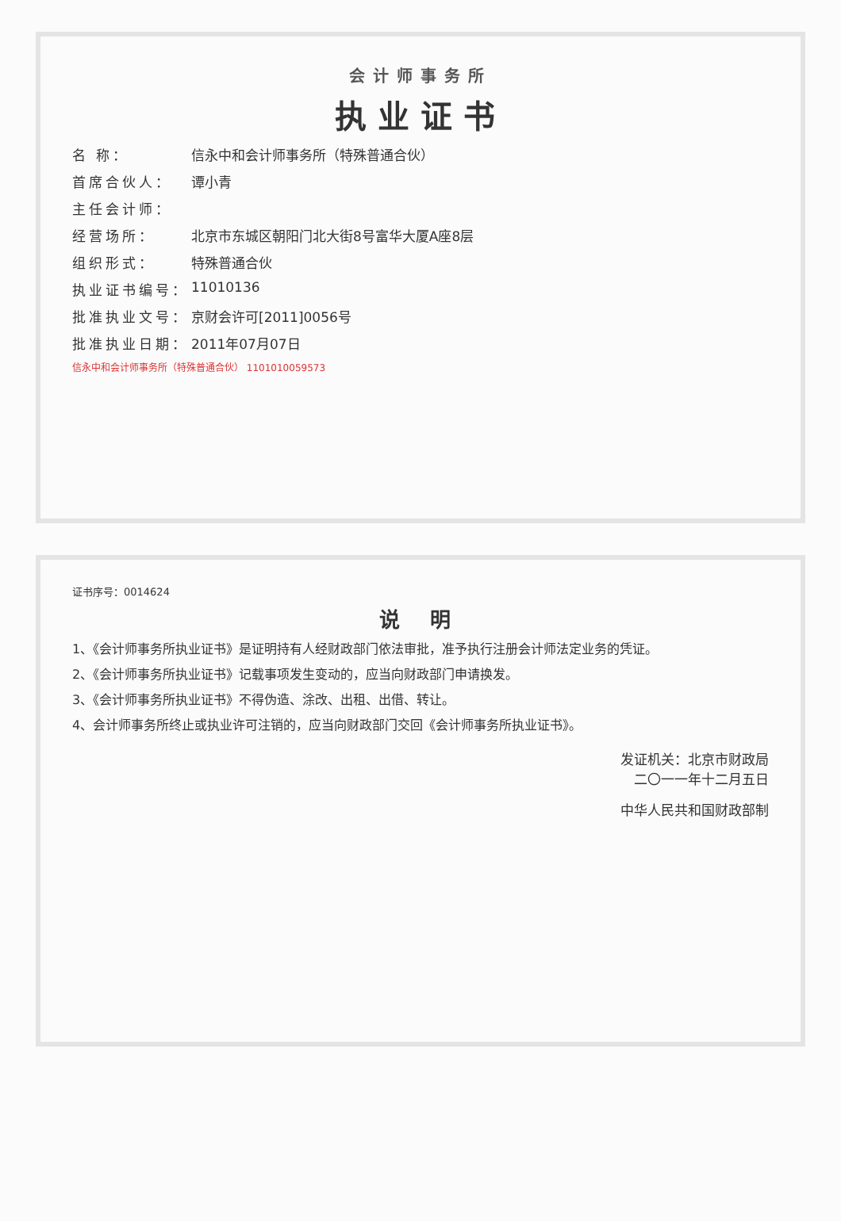会计师事务所
执业证书
名 称： 信永中和会计师事务所（特殊普通合伙）
首席合伙人： 谭小青
主任会计师：
经营场所： 北京市东城区朝阳门北大街8号富华大厦A座8层
组织形式： 特殊普通合伙
执业证书编号： 11010136
批准执业文号： 京财会许可[2011]0056号
批准执业日期： 2011年07月07日
信永中和会计师事务所（特殊普通合伙） 1101010059573
证书序号：0014624
说 明
1、《会计师事务所执业证书》是证明持有人经财政部门依法审批，准予执行注册会计师法定业务的凭证。
2、《会计师事务所执业证书》记载事项发生变动的，应当向财政部门申请换发。
3、《会计师事务所执业证书》不得伪造、涂改、出租、出借、转让。
4、会计师事务所终止或执业许可注销的，应当向财政部门交回《会计师事务所执业证书》。
发证机关：北京市财政局
二〇一一年十二月五日
中华人民共和国财政部制